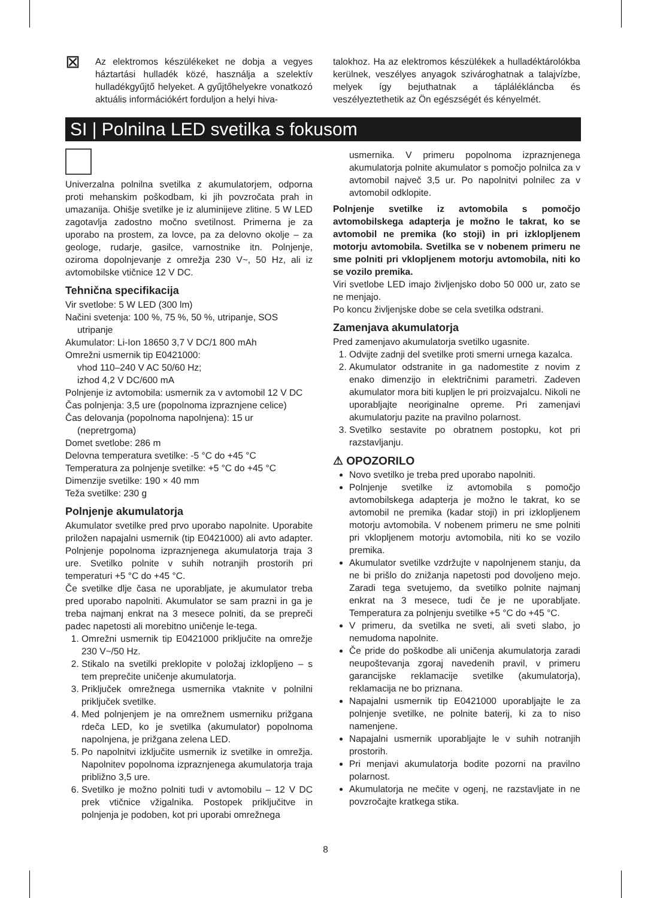⊠
Az elektromos készülékeket ne dobja a vegyes háztartási hulladék közé, használja a szelektív hulladékgyűjtő helyeket. A gyűjtőhelyekre vonatkozó aktuális információkért forduljon a helyi hiva-
talokhoz. Ha az elektromos készülékek a hulladéktárolókba kerülnek, veszélyes anyagok szivároghatnak a talajvízbe, melyek így bejuthatnak a tápláléklán­cba és veszélyeztethetik az Ön egészségét és kényelmét.
SI | Polnilna LED svetilka s fokusom
Univerzalna polnilna svetilka z akumulatorjem, odporna proti mehanskim poškodbam, ki jih povzročata prah in umazanija. Ohišje svetilke je iz aluminijeve zlitine. 5 W LED zagotavlja zadostno močno svetilnost. Primerna je za uporabo na prostem, za lovce, pa za delovno okolje – za geologe, rudarje, gasilce, varnostnike itn. Polnjenje, oziroma dopolnjevanje z omrežja 230 V~, 50 Hz, ali iz avtomobilske vtičnice 12 V DC.
Tehnična specifikacija
Vir svetlobe: 5 W LED (300 lm)
Načini svetenja: 100 %, 75 %, 50 %, utripanje, SOS utripanje
Akumulator: Li-Ion 18650 3,7 V DC/1 800 mAh
Omrežni usmernik tip E0421000:
vhod 110–240 V AC 50/60 Hz;
izhod 4,2 V DC/600 mA
Polnjenje iz avtomobila: usmernik za v avtomobil 12 V DC
Čas polnjenja: 3,5 ure (popolnoma izpraznjene celice)
Čas delovanja (popolnoma napolnjena): 15 ur (nepretrgoma)
Domet svetlobe: 286 m
Delovna temperatura svetilke: -5 °C do +45 °C
Temperatura za polnjenje svetilke: +5 °C do +45 °C
Dimenzije svetilke: 190 × 40 mm
Teža svetilke: 230 g
Polnjenje akumulatorja
Akumulator svetilke pred prvo uporabo napolnite. Uporabite priložen napajalni usmernik (tip E0421000) ali avto adapter. Polnjenje popolnoma izpraznjenega akumulatorja traja 3 ure. Svetilko polnite v suhih notranjih prostorih pri temperaturi +5 °C do +45 °C.
Če svetilke dlje časa ne uporabljate, je akumulator treba pred uporabo napolniti. Akumulator se sam prazni in ga je treba najmanj enkrat na 3 mesece polniti, da se prepreči padec napetosti ali morebitno uničenje le-tega.
1. Omrežni usmernik tip E0421000 priključite na omrežje 230 V~/50 Hz.
2. Stikalo na svetilki preklopite v položaj izklopljeno – s tem preprečite uničenje akumulatorja.
3. Priključek omrežnega usmernika vtaknite v polnilni priključek svetilke.
4. Med polnjenjem je na omrežnem usmerniku prižgana rdeča LED, ko je svetilka (akumulator) popolnoma napolnjena, je prižgana zelena LED.
5. Po napolnitvi izključite usmernik iz svetilke in omrežja. Napolnitev popolnoma izpraznjenega akumulatorja traja približno 3,5 ure.
6. Svetilko je možno polniti tudi v avtomobilu – 12 V DC prek vtičnice vžigalnika. Postopek priključitve in polnjenja je podoben, kot pri uporabi omrežnega
usmernika. V primeru popolnoma izpraznjenega akumulatorja polnite akumulator s pomočjo polnilca za v avtomobil največ 3,5 ur. Po napolnitvi polnilec za v avtomobil odklopite.
Polnjenje svetilke iz avtomobila s pomočjo avtomobilskega adapterja je možno le takrat, ko se avtomobil ne premika (ko stoji) in pri izklopljenem motorju avtomobila. Svetilka se v nobenem primeru ne sme polniti pri vklopljenem motorju avtomobila, niti ko se vozilo premika.
Viri svetlobe LED imajo življenjsko dobo 50 000 ur, zato se ne menjajo.
Po koncu življenjske dobe se cela svetilka odstrani.
Zamenjava akumulatorja
Pred zamenjavo akumulatorja svetilko ugasnite.
1. Odvijte zadnji del svetilke proti smerni urnega kazalca.
2. Akumulator odstranite in ga nadomestite z novim z enako dimenzijo in električnimi parametri. Zadeven akumulator mora biti kupljen le pri proizvajalcu. Nikoli ne uporabljajte neoriginalne opreme. Pri zamenjavi akumulatorju pazite na pravilno polarnost.
3. Svetilko sestavite po obratnem postopku, kot pri razstavljanju.
⚠ OPOZORILO
Novo svetilko je treba pred uporabo napolniti.
Polnjenje svetilke iz avtomobila s pomočjo avtomobilskega adapterja je možno le takrat, ko se avtomobil ne premika (kadar stoji) in pri izklopljenem motorju avtomobila. V nobenem primeru ne sme polniti pri vklopljenem motorju avtomobila, niti ko se vozilo premika.
Akumulator svetilke vzdržujte v napolnjenem stanju, da ne bi prišlo do znižanja napetosti pod dovoljeno mejo. Zaradi tega svetujemo, da svetilko polnite najmanj enkrat na 3 mesece, tudi če je ne uporabljate. Temperatura za polnjenju svetilke +5 °C do +45 °C.
V primeru, da svetilka ne sveti, ali sveti slabo, jo nemudoma napolnite.
Če pride do poškodbe ali uničenja akumulatorja zaradi neupoštevanja zgoraj navedenih pravil, v primeru garancijske reklamacije svetilke (akumulatorja), reklamacija ne bo priznana.
Napajalni usmernik tip E0421000 uporabljajte le za polnjenje svetilke, ne polnite baterij, ki za to niso namenjene.
Napajalni usmernik uporabljajte le v suhih notranjih prostorih.
Pri menjavi akumulatorja bodite pozorni na pravilno polarnost.
Akumulatorja ne mečite v ogenj, ne razstavljate in ne povzročajte kratkega stika.
8